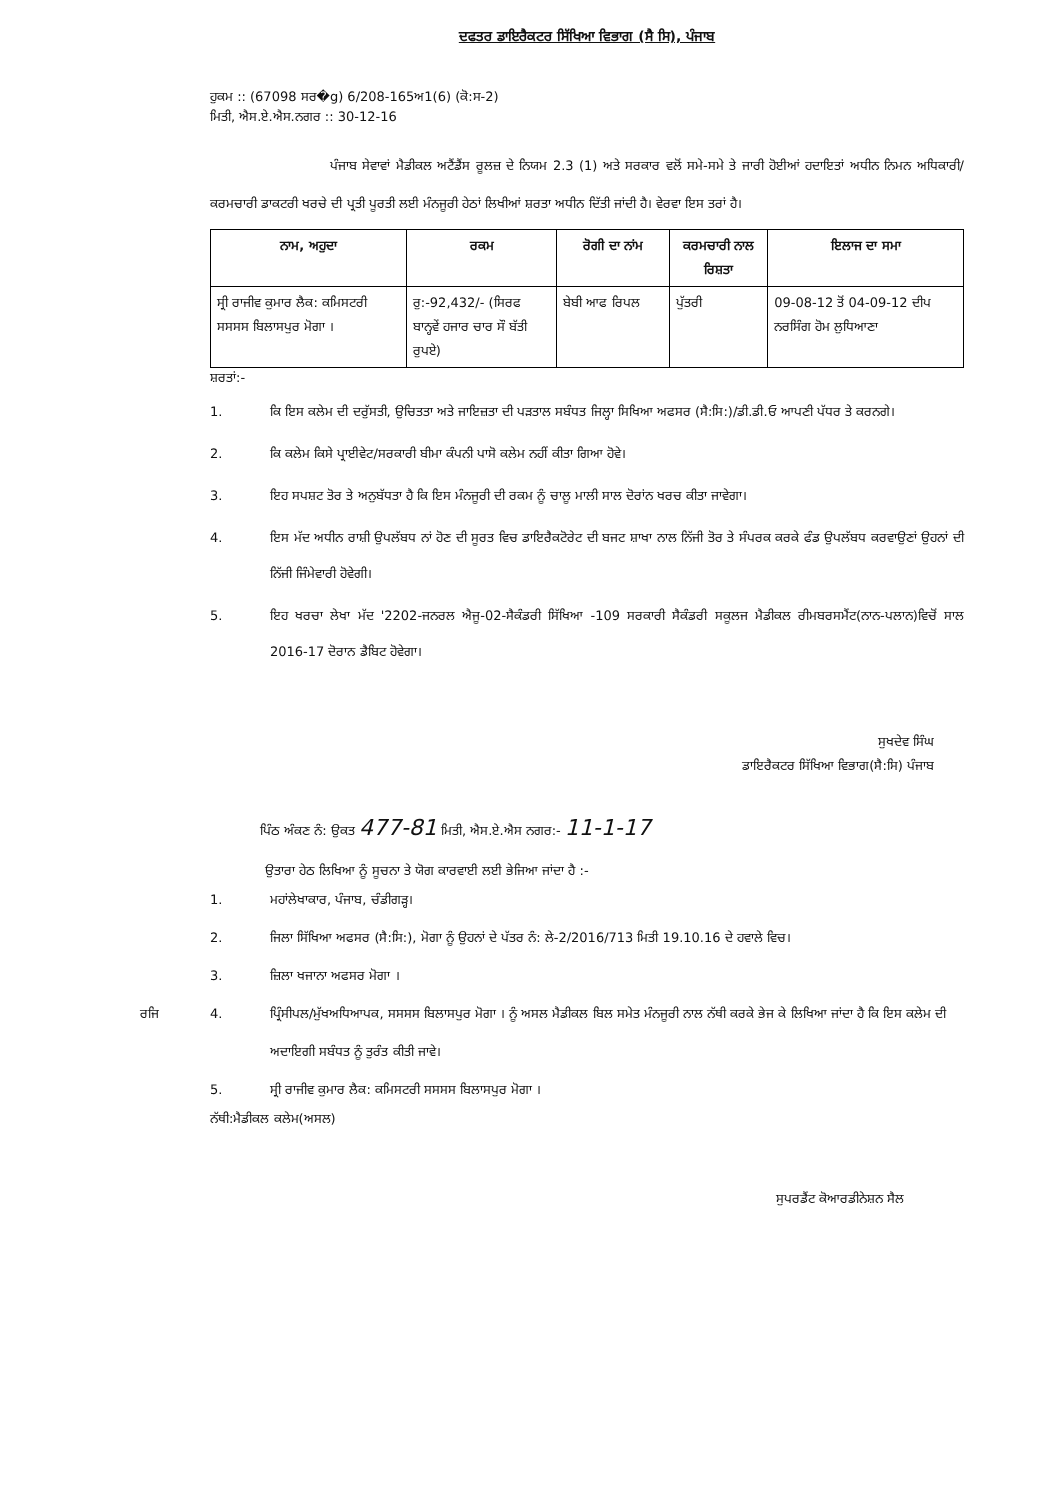ਦਫਤਰ ਡਾਇਰੈਕਟਰ ਸਿੱਖਿਆ ਵਿਭਾਗ (ਸੈ ਸਿ), ਪੰਜਾਬ
ਹੁਕਮ :: (67098 ਸਰ�g) 6/208-165ਅ1(6) (ਕੋ:ਸ-2)
ਮਿਤੀ, ਐਸ.ਏ.ਐਸ.ਨਗਰ :: 30-12-16
ਪੰਜਾਬ ਸੇਵਾਵਾਂ ਮੈਡੀਕਲ ਅਟੈਂਡੈਂਸ ਰੂਲਜ਼ ਦੇ ਨਿਯਮ 2.3 (1) ਅਤੇ ਸਰਕਾਰ ਵਲੋਂ ਸਮੇ-ਸਮੇ ਤੇ ਜਾਰੀ ਹੋਈਆਂ ਹਦਾਇਤਾਂ ਅਧੀਨ ਨਿਮਨ ਅਧਿਕਾਰੀ/ਕਰਮਚਾਰੀ ਡਾਕਟਰੀ ਖਰਚੇ ਦੀ ਪ੍ਰਤੀ ਪੂਰਤੀ ਲਈ ਮੰਨਜੂਰੀ ਹੇਠਾਂ ਲਿਖੀਆਂ ਸ਼ਰਤਾ ਅਧੀਨ ਦਿੱਤੀ ਜਾਂਦੀ ਹੈ। ਵੇਰਵਾ ਇਸ ਤਰਾਂ ਹੈ।
| ਨਾਮ, ਅਹੁਦਾ | ਰਕਮ | ਰੋਗੀ ਦਾ ਨਾਂਮ | ਕਰਮਚਾਰੀ ਨਾਲ ਰਿਸ਼ਤਾ | ਇਲਾਜ ਦਾ ਸਮਾ |
| --- | --- | --- | --- | --- |
| ਸ੍ਰੀ ਰਾਜੀਵ ਕੁਮਾਰ ਲੈਕ: ਕਮਿਸਟਰੀ ਸਸਸਸ ਬਿਲਾਸਪੁਰ ਮੋਗਾ । | ਰੁ:-92,432/- (ਸਿਰਫ ਬਾਨ੍ਹਵੇਂ ਹਜਾਰ ਚਾਰ ਸੌ ਬੱਤੀ ਰੁਪਏ) | ਬੇਬੀ ਆਫ ਰਿਪਲ | ਪੁੱਤਰੀ | 09-08-12 ਤੋਂ 04-09-12 ਦੀਪ ਨਰਸਿੰਗ ਹੋਮ ਲੁਧਿਆਣਾ |
ਸ਼ਰਤਾਂ:-
1. ਕਿ ਇਸ ਕਲੇਮ ਦੀ ਦਰੁੱਸਤੀ, ਉਚਿਤਤਾ ਅਤੇ ਜਾਇਜ਼ਤਾ ਦੀ ਪੜਤਾਲ ਸਬੰਧਤ ਜਿਲ੍ਹਾ ਸਿਖਿਆ ਅਫਸਰ (ਸੈ:ਸਿ:)/ਡੀ.ਡੀ.ਓ ਆਪਣੀ ਪੱਧਰ ਤੇ ਕਰਨਗੇ।
2. ਕਿ ਕਲੇਮ ਕਿਸੇ ਪ੍ਰਾਈਵੇਟ/ਸਰਕਾਰੀ ਬੀਮਾ ਕੰਪਨੀ ਪਾਸੋ ਕਲੇਮ ਨਹੀਂ ਕੀਤਾ ਗਿਆ ਹੋਵੇ।
3. ਇਹ ਸਪਸ਼ਟ ਤੋਰ ਤੇ ਅਨੁਬੱਧਤਾ ਹੈ ਕਿ ਇਸ ਮੰਨਜੂਰੀ ਦੀ ਰਕਮ ਨੂੰ ਚਾਲੂ ਮਾਲੀ ਸਾਲ ਦੋਰਾਂਨ ਖਰਚ ਕੀਤਾ ਜਾਵੇਗਾ।
4. ਇਸ ਮੱਦ ਅਧੀਨ ਰਾਸ਼ੀ ਉਪਲੱਬਧ ਨਾਂ ਹੋਣ ਦੀ ਸੂਰਤ ਵਿਚ ਡਾਇਰੈਕਟੋਰੇਟ ਦੀ ਬਜਟ ਸ਼ਾਖਾ ਨਾਲ ਨਿੱਜੀ ਤੋਰ ਤੇ ਸੰਪਰਕ ਕਰਕੇ ਫੰਡ ਉਪਲੱਬਧ ਕਰਵਾਉਣਾਂ ਉਹਨਾਂ ਦੀ ਨਿੱਜੀ ਜਿੰਮੇਵਾਰੀ ਹੋਵੇਗੀ।
5. ਇਹ ਖਰਚਾ ਲੇਖਾ ਮੱਦ '2202-ਜਨਰਲ ਐਜੂ-02-ਸੈਕੰਡਰੀ ਸਿੱਖਿਆ -109 ਸਰਕਾਰੀ ਸੈਕੰਡਰੀ ਸਕੂਲਜ ਮੈਡੀਕਲ ਰੀਮਬਰਸਮੈਂਟ(ਨਾਨ-ਪਲਾਨ)ਵਿਚੋਂ ਸਾਲ 2016-17 ਦੋਰਾਨ ਡੈਬਿਟ ਹੋਵੇਗਾ।
ਸੁਖਦੇਵ ਸਿੰਘ
ਡਾਇਰੈਕਟਰ ਸਿੱਖਿਆ ਵਿਭਾਗ(ਸੈ:ਸਿ) ਪੰਜਾਬ
ਪਿੰਠ ਅੰਕਣ ਨੰ: ਉਕਤ 477-81 ਮਿਤੀ, ਐਸ.ਏ.ਐਸ ਨਗਰ:- 11-1-17
ਉਤਾਰਾ ਹੇਠ ਲਿਖਿਆ ਨੂੰ ਸੂਚਨਾ ਤੇ ਯੋਗ ਕਾਰਵਾਈ ਲਈ ਭੇਜਿਆ ਜਾਂਦਾ ਹੈ :-
1. ਮਹਾਂਲੇਖਾਕਾਰ, ਪੰਜਾਬ, ਚੰਡੀਗੜ੍ਹ।
2. ਜਿਲਾ ਸਿੱਖਿਆ ਅਫਸਰ (ਸੈ:ਸਿ:), ਮੋਗਾ ਨੂੰ ਉਹਨਾਂ ਦੇ ਪੱਤਰ ਨੰ: ਲੇ-2/2016/713 ਮਿਤੀ 19.10.16 ਦੇ ਹਵਾਲੇ ਵਿਚ।
3. ਜ਼ਿਲਾ ਖਜਾਨਾ ਅਫਸਰ ਮੋਗਾ ।
ਰਜਿ 4. ਪ੍ਰਿੰਸੀਪਲ/ਮੁੱਖਅਧਿਆਪਕ, ਸਸਸਸ ਬਿਲਾਸਪੁਰ ਮੋਗਾ । ਨੂੰ ਅਸਲ ਮੈਡੀਕਲ ਬਿਲ ਸਮੇਤ ਮੰਨਜੂਰੀ ਨਾਲ ਨੱਥੀ ਕਰਕੇ ਭੇਜ ਕੇ ਲਿਖਿਆ ਜਾਂਦਾ ਹੈ ਕਿ ਇਸ ਕਲੇਮ ਦੀ ਅਦਾਇਗੀ ਸਬੰਧਤ ਨੂੰ ਤੁਰੰਤ ਕੀਤੀ ਜਾਵੇ।
5. ਸ੍ਰੀ ਰਾਜੀਵ ਕੁਮਾਰ ਲੈਕ: ਕਮਿਸਟਰੀ ਸਸਸਸ ਬਿਲਾਸਪੁਰ ਮੋਗਾ ।
ਨੱਥੀ:ਮੈਡੀਕਲ ਕਲੇਮ(ਅਸਲ)
ਸੁਪਰਡੈਂਟ ਕੋਆਰਡੀਨੇਸ਼ਨ ਸੈਲ